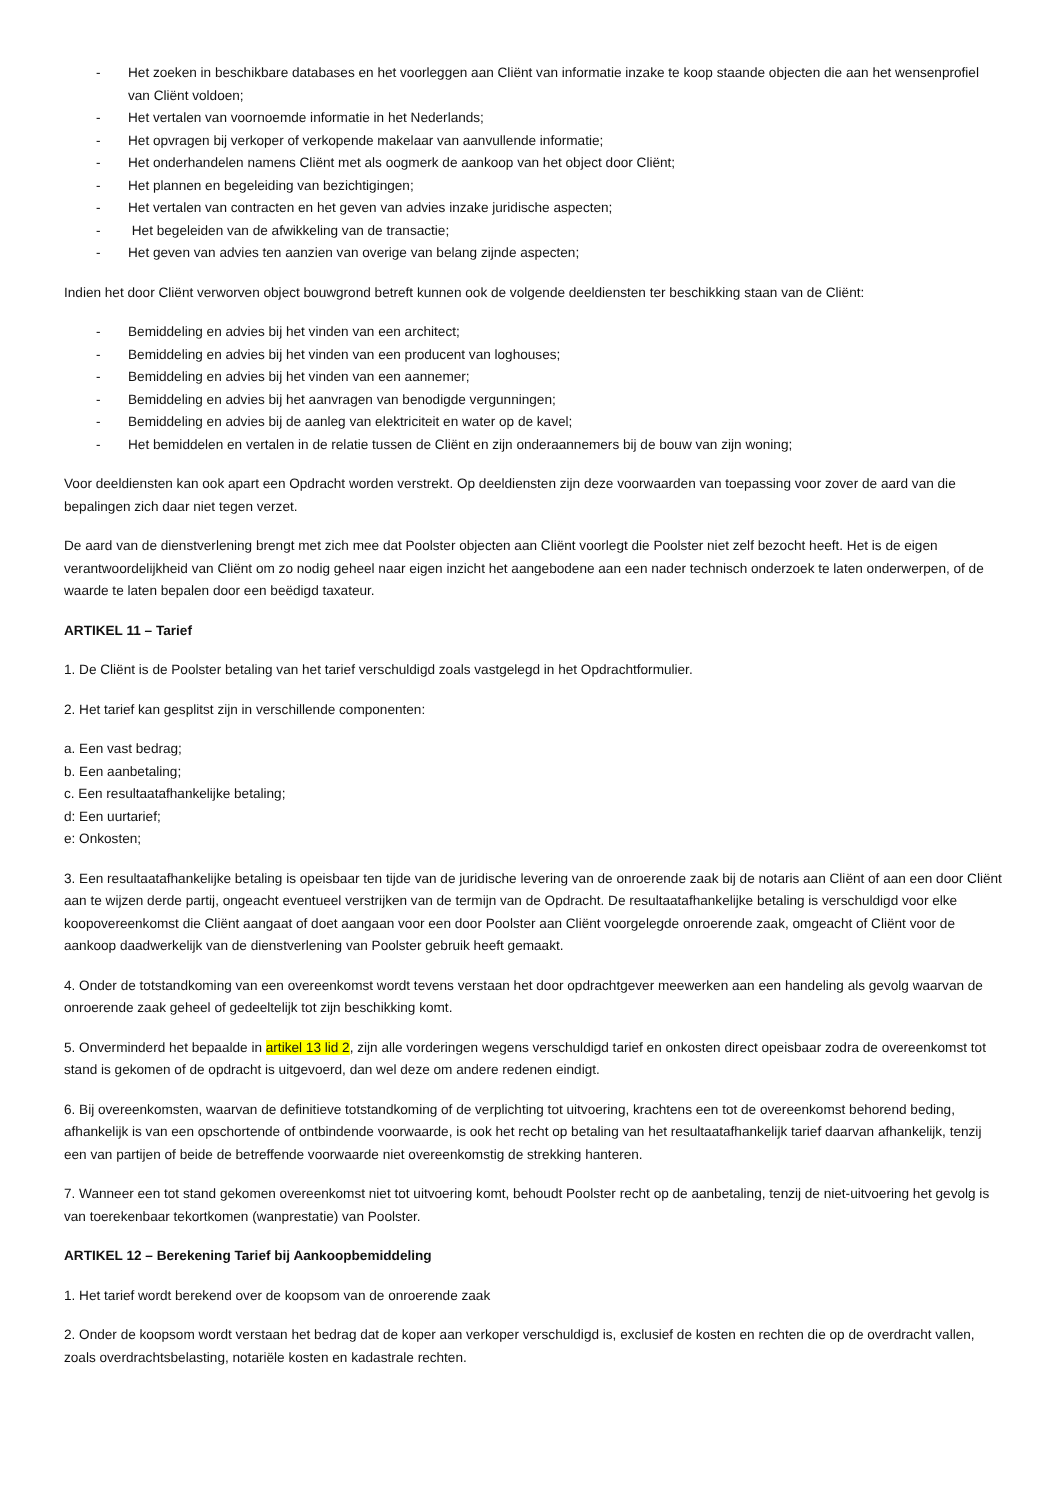- Het zoeken in beschikbare databases en het voorleggen aan Cliënt van informatie inzake te koop staande objecten die aan het wensenprofiel van Cliënt voldoen;
- Het vertalen van voornoemde informatie in het Nederlands;
- Het opvragen bij verkoper of verkopende makelaar van aanvullende informatie;
- Het onderhandelen namens Cliënt met als oogmerk de aankoop van het object door Cliënt;
- Het plannen en begeleiding van bezichtigingen;
- Het vertalen van contracten en het geven van advies inzake juridische aspecten;
- Het begeleiden van de afwikkeling van de transactie;
- Het geven van advies ten aanzien van overige van belang zijnde aspecten;
Indien het door Cliënt verworven object bouwgrond betreft kunnen ook de volgende deeldiensten ter beschikking staan van de Cliënt:
- Bemiddeling en advies bij het vinden van een architect;
- Bemiddeling en advies bij het vinden van een producent van loghouses;
- Bemiddeling en advies bij het vinden van een aannemer;
- Bemiddeling en advies bij het aanvragen van benodigde vergunningen;
- Bemiddeling en advies bij de aanleg van elektriciteit en water op de kavel;
- Het bemiddelen en vertalen in de relatie tussen de Cliënt en zijn onderaannemers bij de bouw van zijn woning;
Voor deeldiensten kan ook apart een Opdracht worden verstrekt. Op deeldiensten zijn deze voorwaarden van toepassing voor zover de aard van die bepalingen zich daar niet tegen verzet.
De aard van de dienstverlening brengt met zich mee dat Poolster objecten aan Cliënt voorlegt die Poolster niet zelf bezocht heeft. Het is de eigen verantwoordelijkheid van Cliënt om zo nodig geheel naar eigen inzicht het aangebodene aan een nader technisch onderzoek te laten onderwerpen, of de waarde te laten bepalen door een beëdigd taxateur.
ARTIKEL 11 – Tarief
1. De Cliënt is de Poolster betaling van het tarief verschuldigd zoals vastgelegd in het Opdrachtformulier.
2. Het tarief kan gesplitst zijn in verschillende componenten:
a. Een vast bedrag;
b. Een aanbetaling;
c. Een resultaatafhankelijke betaling;
d: Een uurtarief;
e: Onkosten;
3. Een resultaatafhankelijke betaling is opeisbaar ten tijde van de juridische levering van de onroerende zaak bij de notaris aan Cliënt of aan een door Cliënt aan te wijzen derde partij, ongeacht eventueel verstrijken van de termijn van de Opdracht. De resultaatafhankelijke betaling is verschuldigd voor elke koopovereenkomst die Cliënt aangaat of doet aangaan voor een door Poolster aan Cliënt voorgelegde onroerende zaak, omgeacht of Cliënt voor de aankoop daadwerkelijk van de dienstverlening van Poolster gebruik heeft gemaakt.
4. Onder de totstandkoming van een overeenkomst wordt tevens verstaan het door opdrachtgever meewerken aan een handeling als gevolg waarvan de onroerende zaak geheel of gedeeltelijk tot zijn beschikking komt.
5. Onverminderd het bepaalde in artikel 13 lid 2, zijn alle vorderingen wegens verschuldigd tarief en onkosten direct opeisbaar zodra de overeenkomst tot stand is gekomen of de opdracht is uitgevoerd, dan wel deze om andere redenen eindigt.
6. Bij overeenkomsten, waarvan de definitieve totstandkoming of de verplichting tot uitvoering, krachtens een tot de overeenkomst behorend beding, afhankelijk is van een opschortende of ontbindende voorwaarde, is ook het recht op betaling van het resultaatafhankelijk tarief daarvan afhankelijk, tenzij een van partijen of beide de betreffende voorwaarde niet overeenkomstig de strekking hanteren.
7. Wanneer een tot stand gekomen overeenkomst niet tot uitvoering komt, behoudt Poolster recht op de aanbetaling, tenzij de niet-uitvoering het gevolg is van toerekenbaar tekortkomen (wanprestatie) van Poolster.
ARTIKEL 12 – Berekening Tarief bij Aankoopbemiddeling
1. Het tarief wordt berekend over de koopsom van de onroerende zaak
2. Onder de koopsom wordt verstaan het bedrag dat de koper aan verkoper verschuldigd is, exclusief de kosten en rechten die op de overdracht vallen, zoals overdrachtsbelasting, notariële kosten en kadastrale rechten.